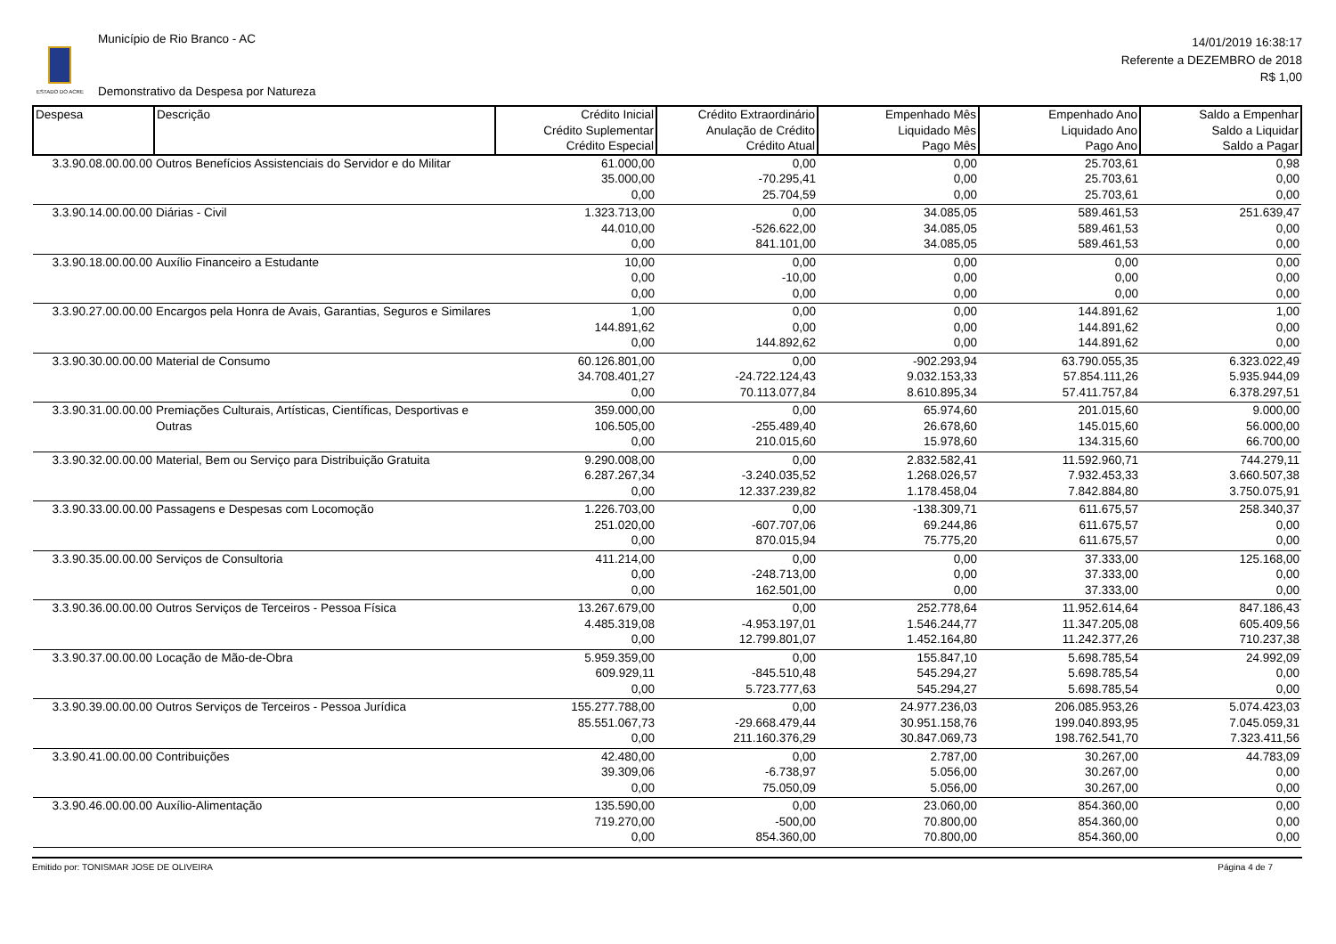ESTADO DO ACRE
Município de Rio Branco - AC
Demonstrativo da Despesa por Natureza
14/01/2019 16:38:17
Referente a DEZEMBRO de 2018
R$ 1,00
| Despesa | Descrição | Crédito Inicial Crédito Suplementar Crédito Especial | Crédito Extraordinário Anulação de Crédito Crédito Atual | Empenhado Mês Liquidado Mês Pago Mês | Empenhado Ano Liquidado Ano Pago Ano | Saldo a Empenhar Saldo a Liquidar Saldo a Pagar |
| --- | --- | --- | --- | --- | --- | --- |
| 3.3.90.08.00.00.00 | Outros Benefícios Assistenciais do Servidor e do Militar | 61.000,00 35.000,00 0,00 | 0,00 -70.295,41 25.704,59 | 0,00 0,00 0,00 | 25.703,61 25.703,61 25.703,61 | 0,98 0,00 0,00 |
| 3.3.90.14.00.00.00 | Diárias - Civil | 1.323.713,00 44.010,00 0,00 | 0,00 -526.622,00 841.101,00 | 34.085,05 34.085,05 34.085,05 | 589.461,53 589.461,53 589.461,53 | 251.639,47 0,00 0,00 |
| 3.3.90.18.00.00.00 | Auxílio Financeiro a Estudante | 10,00 0,00 0,00 | 0,00 -10,00 0,00 | 0,00 0,00 0,00 | 0,00 0,00 0,00 | 0,00 0,00 0,00 |
| 3.3.90.27.00.00.00 | Encargos pela Honra de Avais, Garantias, Seguros e Similares | 1,00 144.891,62 0,00 | 0,00 0,00 144.892,62 | 0,00 0,00 0,00 | 144.891,62 144.891,62 144.891,62 | 1,00 0,00 0,00 |
| 3.3.90.30.00.00.00 | Material de Consumo | 60.126.801,00 34.708.401,27 0,00 | 0,00 -24.722.124,43 70.113.077,84 | -902.293,94 9.032.153,33 8.610.895,34 | 63.790.055,35 57.854.111,26 57.411.757,84 | 6.323.022,49 5.935.944,09 6.378.297,51 |
| 3.3.90.31.00.00.00 | Premiações Culturais, Artísticas, Científicas, Desportivas e Outras | 359.000,00 106.505,00 0,00 | 0,00 -255.489,40 210.015,60 | 65.974,60 26.678,60 15.978,60 | 201.015,60 145.015,60 134.315,60 | 9.000,00 56.000,00 66.700,00 |
| 3.3.90.32.00.00.00 | Material, Bem ou Serviço para Distribuição Gratuita | 9.290.008,00 6.287.267,34 0,00 | 0,00 -3.240.035,52 12.337.239,82 | 2.832.582,41 1.268.026,57 1.178.458,04 | 11.592.960,71 7.932.453,33 7.842.884,80 | 744.279,11 3.660.507,38 3.750.075,91 |
| 3.3.90.33.00.00.00 | Passagens e Despesas com Locomoção | 1.226.703,00 251.020,00 0,00 | 0,00 -607.707,06 870.015,94 | -138.309,71 69.244,86 75.775,20 | 611.675,57 611.675,57 611.675,57 | 258.340,37 0,00 0,00 |
| 3.3.90.35.00.00.00 | Serviços de Consultoria | 411.214,00 0,00 0,00 | 0,00 -248.713,00 162.501,00 | 0,00 0,00 0,00 | 37.333,00 37.333,00 37.333,00 | 125.168,00 0,00 0,00 |
| 3.3.90.36.00.00.00 | Outros Serviços de Terceiros - Pessoa Física | 13.267.679,00 4.485.319,08 0,00 | 0,00 -4.953.197,01 12.799.801,07 | 252.778,64 1.546.244,77 1.452.164,80 | 11.952.614,64 11.347.205,08 11.242.377,26 | 847.186,43 605.409,56 710.237,38 |
| 3.3.90.37.00.00.00 | Locação de Mão-de-Obra | 5.959.359,00 609.929,11 0,00 | 0,00 -845.510,48 5.723.777,63 | 155.847,10 545.294,27 545.294,27 | 5.698.785,54 5.698.785,54 5.698.785,54 | 24.992,09 0,00 0,00 |
| 3.3.90.39.00.00.00 | Outros Serviços de Terceiros - Pessoa Jurídica | 155.277.788,00 85.551.067,73 0,00 | 0,00 -29.668.479,44 211.160.376,29 | 24.977.236,03 30.951.158,76 30.847.069,73 | 206.085.953,26 199.040.893,95 198.762.541,70 | 5.074.423,03 7.045.059,31 7.323.411,56 |
| 3.3.90.41.00.00.00 | Contribuições | 42.480,00 39.309,06 0,00 | 0,00 -6.738,97 75.050,09 | 2.787,00 5.056,00 5.056,00 | 30.267,00 30.267,00 30.267,00 | 44.783,09 0,00 0,00 |
| 3.3.90.46.00.00.00 | Auxílio-Alimentação | 135.590,00 719.270,00 0,00 | 0,00 -500,00 854.360,00 | 23.060,00 70.800,00 70.800,00 | 854.360,00 854.360,00 854.360,00 | 0,00 0,00 0,00 |
Emitido por: TONISMAR JOSE DE OLIVEIRA Página 4 de 7